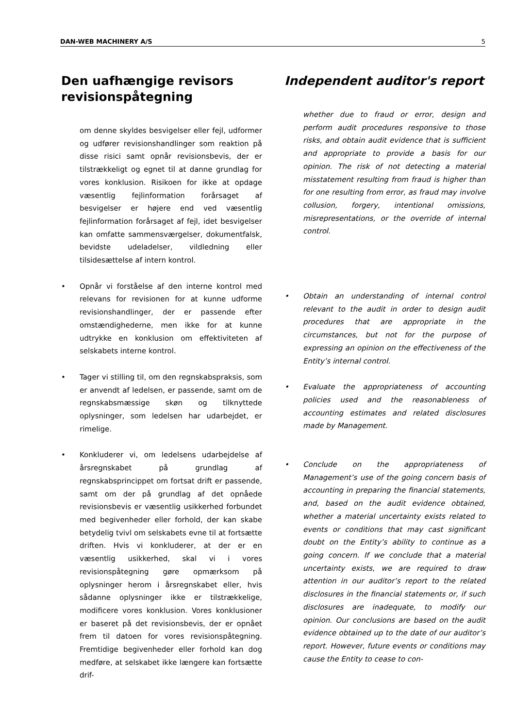DAN-WEB MACHINERY A/S 5
Den uafhængige revisors revisionspåtegning
om denne skyldes besvigelser eller fejl, udformer og udfører revisionshandlinger som reaktion på disse risici samt opnår revisionsbevis, der er tilstrækkeligt og egnet til at danne grundlag for vores konklusion. Risikoen for ikke at opdage væsentlig fejlinformation forårsaget af besvigelser er højere end ved væsentlig fejlinformation forårsaget af fejl, idet besvigelser kan omfatte sammensværgelser, dokumentfalsk, bevidste udeladelser, vildledning eller tilsidesættelse af intern kontrol.
• Opnår vi forståelse af den interne kontrol med relevans for revisionen for at kunne udforme revisionshandlinger, der er passende efter omstændighederne, men ikke for at kunne udtrykke en konklusion om effektiviteten af selskabets interne kontrol.
• Tager vi stilling til, om den regnskabspraksis, som er anvendt af ledelsen, er passende, samt om de regnskabsmæssige skøn og tilknyttede oplysninger, som ledelsen har udarbejdet, er rimelige.
• Konkluderer vi, om ledelsens udarbejdelse af årsregnskabet på grundlag af regnskabsprincippet om fortsat drift er passende, samt om der på grundlag af det opnåede revisionsbevis er væsentlig usikkerhed forbundet med begivenheder eller forhold, der kan skabe betydelig tvivl om selskabets evne til at fortsætte driften. Hvis vi konkluderer, at der er en væsentlig usikkerhed, skal vi i vores revisionspåtegning gøre opmærksom på oplysninger herom i årsregnskabet eller, hvis sådanne oplysninger ikke er tilstrækkelige, modificere vores konklusion. Vores konklusioner er baseret på det revisionsbevis, der er opnået frem til datoen for vores revisionspåtegning. Fremtidige begivenheder eller forhold kan dog medføre, at selskabet ikke længere kan fortsætte drif-
Independent auditor's report
whether due to fraud or error, design and perform audit procedures responsive to those risks, and obtain audit evidence that is sufficient and appropriate to provide a basis for our opinion. The risk of not detecting a material misstatement resulting from fraud is higher than for one resulting from error, as fraud may involve collusion, forgery, intentional omissions, misrepresentations, or the override of internal control.
• Obtain an understanding of internal control relevant to the audit in order to design audit procedures that are appropriate in the circumstances, but not for the purpose of expressing an opinion on the effectiveness of the Entity’s internal control.
• Evaluate the appropriateness of accounting policies used and the reasonableness of accounting estimates and related disclosures made by Management.
• Conclude on the appropriateness of Management’s use of the going concern basis of accounting in preparing the financial statements, and, based on the audit evidence obtained, whether a material uncertainty exists related to events or conditions that may cast significant doubt on the Entity’s ability to continue as a going concern. If we conclude that a material uncertainty exists, we are required to draw attention in our auditor’s report to the related disclosures in the financial statements or, if such disclosures are inadequate, to modify our opinion. Our conclusions are based on the audit evidence obtained up to the date of our auditor’s report. However, future events or conditions may cause the Entity to cease to con-